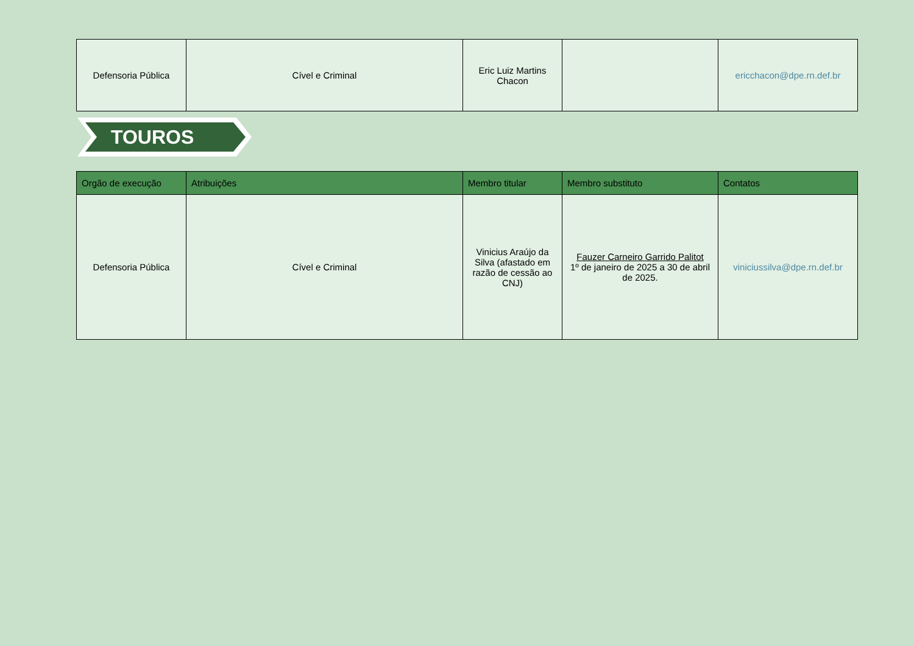| Defensoria Pública | Cível e Criminal | Eric Luiz Martins Chacon | | ericchacon@dpe.rn.def.br |
TOUROS
| Orgão de execução | Atribuições | Membro titular | Membro substituto | Contatos |
| --- | --- | --- | --- | --- |
| Defensoria Pública | Cível e Criminal | Vinicius Araújo da Silva (afastado em razão de cessão ao CNJ) | Fauzer Carneiro Garrido Palitot 1º de janeiro de 2025 a 30 de abril de 2025. | viniciussilva@dpe.rn.def.br |